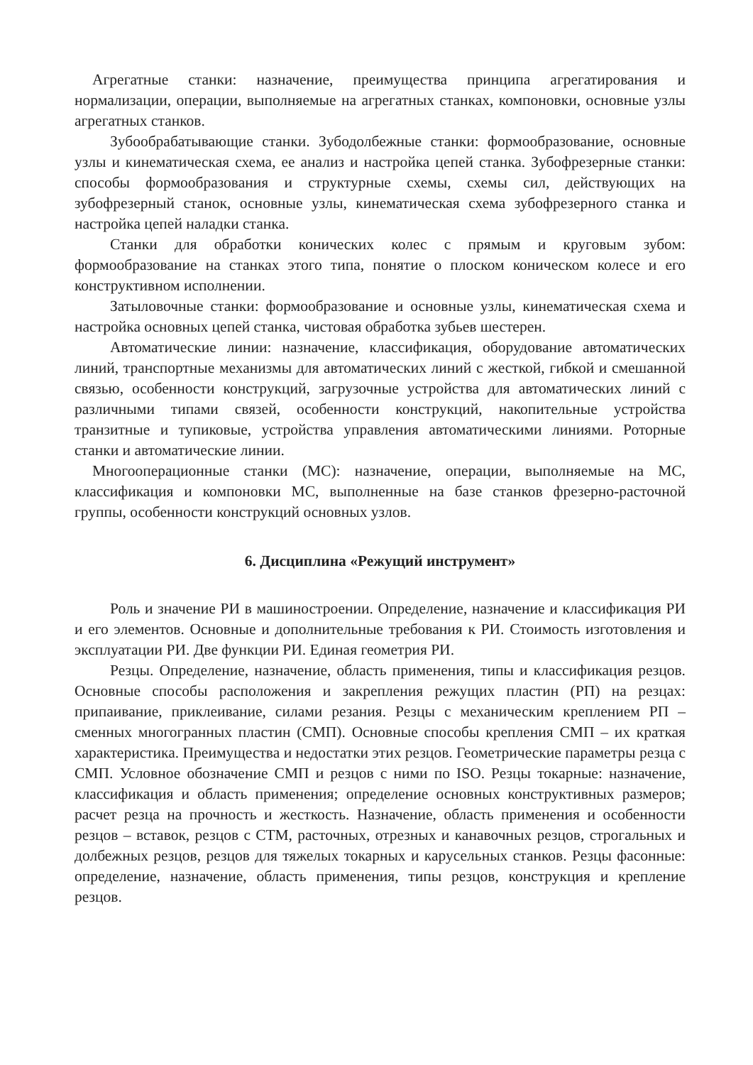Агрегатные станки: назначение, преимущества принципа агрегатирования и нормализации, операции, выполняемые на агрегатных станках, компоновки, основные узлы агрегатных станков.
Зубообрабатывающие станки. Зубодолбежные станки: формообразование, основные узлы и кинематическая схема, ее анализ и настройка цепей станка. Зубофрезерные станки: способы формообразования и структурные схемы, схемы сил, действующих на зубофрезерный станок, основные узлы, кинематическая схема зубофрезерного станка и настройка цепей наладки станка.
Станки для обработки конических колес с прямым и круговым зубом: формообразование на станках этого типа, понятие о плоском коническом колесе и его конструктивном исполнении.
Затыловочные станки: формообразование и основные узлы, кинематическая схема и настройка основных цепей станка, чистовая обработка зубьев шестерен.
Автоматические линии: назначение, классификация, оборудование автоматических линий, транспортные механизмы для автоматических линий с жесткой, гибкой и смешанной связью, особенности конструкций, загрузочные устройства для автоматических линий с различными типами связей, особенности конструкций, накопительные устройства транзитные и тупиковые, устройства управления автоматическими линиями. Роторные станки и автоматические линии.
Многооперационные станки (МС): назначение, операции, выполняемые на МС, классификация и компоновки МС, выполненные на базе станков фрезерно-расточной группы, особенности конструкций основных узлов.
6. Дисциплина «Режущий инструмент»
Роль и значение РИ в машиностроении. Определение, назначение и классификация РИ и его элементов. Основные и дополнительные требования к РИ. Стоимость изготовления и эксплуатации РИ. Две функции РИ. Единая геометрия РИ.
Резцы. Определение, назначение, область применения, типы и классификация резцов. Основные способы расположения и закрепления режущих пластин (РП) на резцах: припаивание, приклеивание, силами резания. Резцы с механическим креплением РП – сменных многогранных пластин (СМП). Основные способы крепления СМП – их краткая характеристика. Преимущества и недостатки этих резцов. Геометрические параметры резца с СМП. Условное обозначение СМП и резцов с ними по ISO. Резцы токарные: назначение, классификация и область применения; определение основных конструктивных размеров; расчет резца на прочность и жесткость. Назначение, область применения и особенности резцов – вставок, резцов с СТМ, расточных, отрезных и канавочных резцов, строгальных и долбежных резцов, резцов для тяжелых токарных и карусельных станков. Резцы фасонные: определение, назначение, область применения, типы резцов, конструкция и крепление резцов.